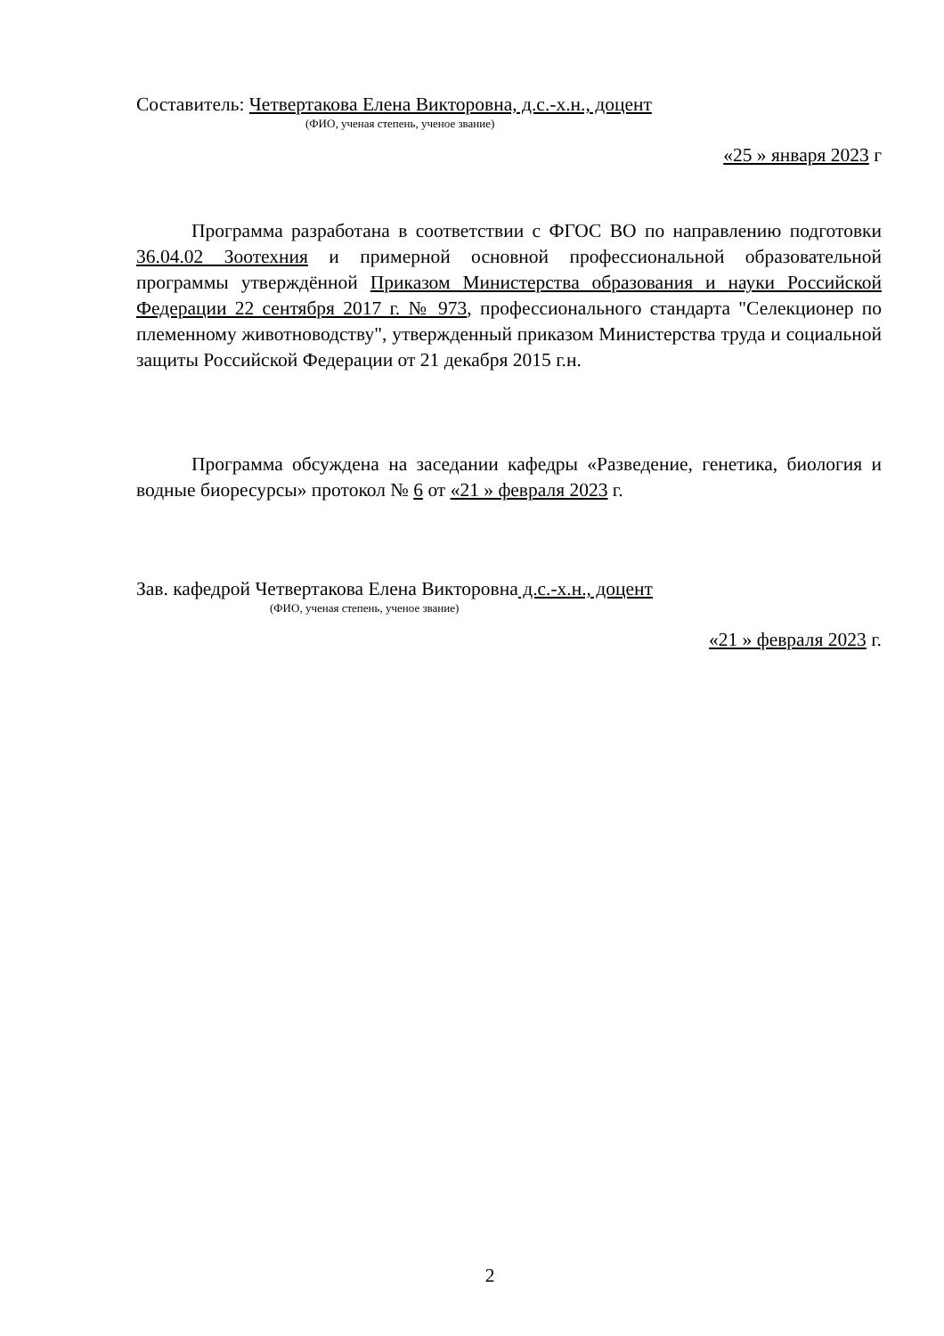Составитель: Четвертакова Елена Викторовна, д.с.-х.н., доцент
(ФИО, ученая степень, ученое звание)
«25 » января 2023 г
Программа разработана в соответствии с ФГОС ВО по направлению подготовки 36.04.02 Зоотехния и примерной основной профессиональной образовательной программы утверждённой Приказом Министерства образования и науки Российской Федерации 22 сентября 2017 г. № 973, профессионального стандарта "Селекционер по племенному животноводству", утвержденный приказом Министерства труда и социальной защиты Российской Федерации от 21 декабря 2015 г.н.
Программа обсуждена на заседании кафедры «Разведение, генетика, биология и водные биоресурсы» протокол № 6 от «21 » февраля 2023 г.
Зав. кафедрой Четвертакова Елена Викторовна д.с.-х.н., доцент
(ФИО, ученая степень, ученое звание)
«21 » февраля 2023 г.
2